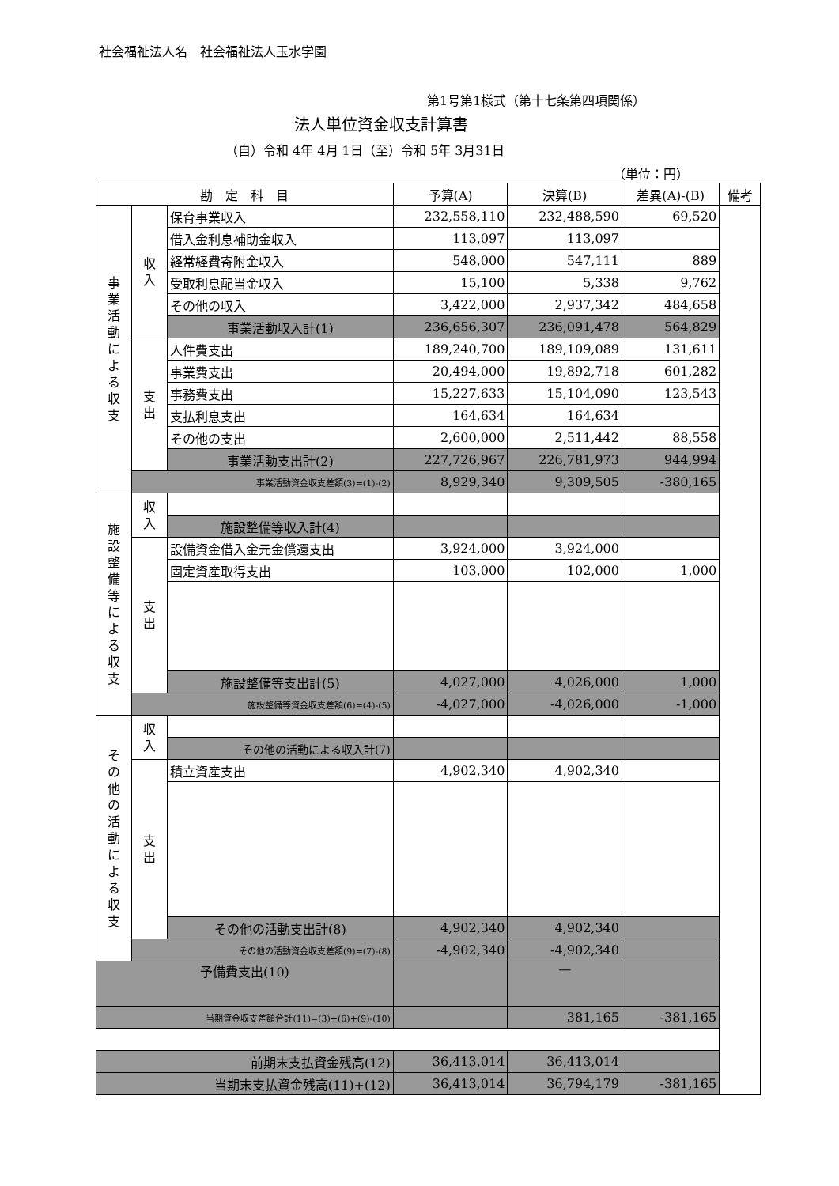社会福祉法人名　社会福祉法人玉水学園
第1号第1様式（第十七条第四項関係）
法人単位資金収支計算書
（自）令和 4年 4月 1日（至）令和 5年 3月31日
（単位：円）
| 勘 定 科 目 | | | 予算(A) | 決算(B) | 差異(A)-(B) | 備考 |
| --- | --- | --- | --- | --- | --- | --- |
| 事 業 活 動 に よ る 収 支 | 収 入 | 保育事業収入 | 232,558,110 | 232,488,590 | 69,520 | |
| | | 借入金利息補助金収入 | 113,097 | 113,097 | | |
| | | 経常経費寄附金収入 | 548,000 | 547,111 | 889 | |
| | | 受取利息配当金収入 | 15,100 | 5,338 | 9,762 | |
| | | その他の収入 | 3,422,000 | 2,937,342 | 484,658 | |
| | | 事業活動収入計(1) | 236,656,307 | 236,091,478 | 564,829 | |
| | 支 出 | 人件費支出 | 189,240,700 | 189,109,089 | 131,611 | |
| | | 事業費支出 | 20,494,000 | 19,892,718 | 601,282 | |
| | | 事務費支出 | 15,227,633 | 15,104,090 | 123,543 | |
| | | 支払利息支出 | 164,634 | 164,634 | | |
| | | その他の支出 | 2,600,000 | 2,511,442 | 88,558 | |
| | | 事業活動支出計(2) | 227,726,967 | 226,781,973 | 944,994 | |
| | 事業活動資金収支差額(3)=(1)-(2) | | 8,929,340 | 9,309,505 | -380,165 | |
| 施 設 整 備 等 に よ る 収 支 | 収 入 | | | | | |
| | | 施設整備等収入計(4) | | | | |
| | 支 出 | 設備資金借入金元金償還支出 | 3,924,000 | 3,924,000 | | |
| | | 固定資産取得支出 | 103,000 | 102,000 | 1,000 | |
| | | 施設整備等支出計(5) | 4,027,000 | 4,026,000 | 1,000 | |
| | 施設整備等資金収支差額(6)=(4)-(5) | | -4,027,000 | -4,026,000 | -1,000 | |
| そ の 他 の 活 動 に よ る 収 支 | 収 入 | | | | | |
| | | その他の活動による収入計(7) | | | | |
| | 支 出 | 積立資産支出 | 4,902,340 | 4,902,340 | | |
| | | その他の活動支出計(8) | 4,902,340 | 4,902,340 | | |
| | その他の活動資金収支差額(9)=(7)-(8) | | -4,902,340 | -4,902,340 | | |
| 予備費支出(10) | | | | — | | |
| 当期資金収支差額合計(11)=(3)+(6)+(9)-(10) | | | | 381,165 | -381,165 | |
| 前期末支払資金残高(12) | | | 36,413,014 | 36,413,014 | | |
| 当期末支払資金残高(11)+(12) | | | 36,413,014 | 36,794,179 | -381,165 | |